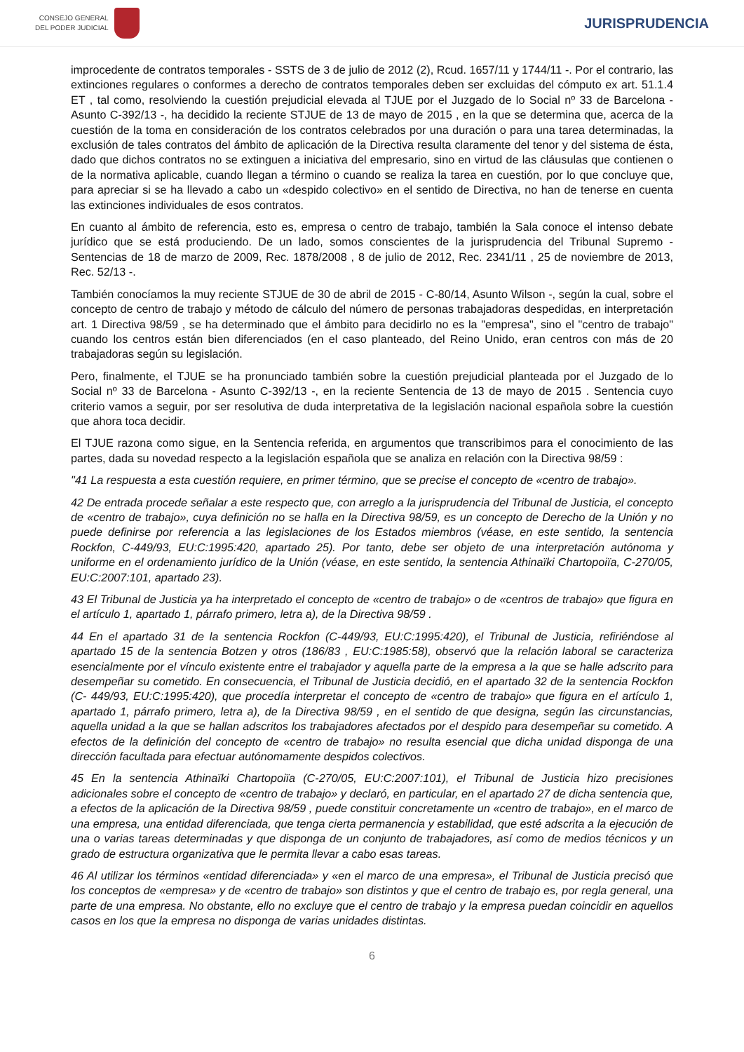CONSEJO GENERAL
DEL PODER JUDICIAL
JURISPRUDENCIA
improcedente de contratos temporales - SSTS de 3 de julio de 2012 (2), Rcud. 1657/11 y 1744/11 -. Por el contrario, las extinciones regulares o conformes a derecho de contratos temporales deben ser excluidas del cómputo ex art. 51.1.4 ET , tal como, resolviendo la cuestión prejudicial elevada al TJUE por el Juzgado de lo Social nº 33 de Barcelona - Asunto C-392/13 -, ha decidido la reciente STJUE de 13 de mayo de 2015 , en la que se determina que, acerca de la cuestión de la toma en consideración de los contratos celebrados por una duración o para una tarea determinadas, la exclusión de tales contratos del ámbito de aplicación de la Directiva resulta claramente del tenor y del sistema de ésta, dado que dichos contratos no se extinguen a iniciativa del empresario, sino en virtud de las cláusulas que contienen o de la normativa aplicable, cuando llegan a término o cuando se realiza la tarea en cuestión, por lo que concluye que, para apreciar si se ha llevado a cabo un «despido colectivo» en el sentido de Directiva, no han de tenerse en cuenta las extinciones individuales de esos contratos.
En cuanto al ámbito de referencia, esto es, empresa o centro de trabajo, también la Sala conoce el intenso debate jurídico que se está produciendo. De un lado, somos conscientes de la jurisprudencia del Tribunal Supremo - Sentencias de 18 de marzo de 2009, Rec. 1878/2008 , 8 de julio de 2012, Rec. 2341/11 , 25 de noviembre de 2013, Rec. 52/13 -.
También conocíamos la muy reciente STJUE de 30 de abril de 2015 - C-80/14, Asunto Wilson -, según la cual, sobre el concepto de centro de trabajo y método de cálculo del número de personas trabajadoras despedidas, en interpretación art. 1 Directiva 98/59 , se ha determinado que el ámbito para decidirlo no es la "empresa", sino el "centro de trabajo" cuando los centros están bien diferenciados (en el caso planteado, del Reino Unido, eran centros con más de 20 trabajadoras según su legislación.
Pero, finalmente, el TJUE se ha pronunciado también sobre la cuestión prejudicial planteada por el Juzgado de lo Social nº 33 de Barcelona - Asunto C-392/13 -, en la reciente Sentencia de 13 de mayo de 2015 . Sentencia cuyo criterio vamos a seguir, por ser resolutiva de duda interpretativa de la legislación nacional española sobre la cuestión que ahora toca decidir.
El TJUE razona como sigue, en la Sentencia referida, en argumentos que transcribimos para el conocimiento de las partes, dada su novedad respecto a la legislación española que se analiza en relación con la Directiva 98/59 :
"41 La respuesta a esta cuestión requiere, en primer término, que se precise el concepto de «centro de trabajo».
42 De entrada procede señalar a este respecto que, con arreglo a la jurisprudencia del Tribunal de Justicia, el concepto de «centro de trabajo», cuya definición no se halla en la Directiva 98/59, es un concepto de Derecho de la Unión y no puede definirse por referencia a las legislaciones de los Estados miembros (véase, en este sentido, la sentencia Rockfon, C-449/93, EU:C:1995:420, apartado 25). Por tanto, debe ser objeto de una interpretación autónoma y uniforme en el ordenamiento jurídico de la Unión (véase, en este sentido, la sentencia Athinaïki Chartopoiïa, C-270/05, EU:C:2007:101, apartado 23).
43 El Tribunal de Justicia ya ha interpretado el concepto de «centro de trabajo» o de «centros de trabajo» que figura en el artículo 1, apartado 1, párrafo primero, letra a), de la Directiva 98/59 .
44 En el apartado 31 de la sentencia Rockfon (C-449/93, EU:C:1995:420), el Tribunal de Justicia, refiriéndose al apartado 15 de la sentencia Botzen y otros (186/83 , EU:C:1985:58), observó que la relación laboral se caracteriza esencialmente por el vínculo existente entre el trabajador y aquella parte de la empresa a la que se halle adscrito para desempeñar su cometido. En consecuencia, el Tribunal de Justicia decidió, en el apartado 32 de la sentencia Rockfon (C- 449/93, EU:C:1995:420), que procedía interpretar el concepto de «centro de trabajo» que figura en el artículo 1, apartado 1, párrafo primero, letra a), de la Directiva 98/59 , en el sentido de que designa, según las circunstancias, aquella unidad a la que se hallan adscritos los trabajadores afectados por el despido para desempeñar su cometido. A efectos de la definición del concepto de «centro de trabajo» no resulta esencial que dicha unidad disponga de una dirección facultada para efectuar autónomamente despidos colectivos.
45 En la sentencia Athinaïki Chartopoiïa (C-270/05, EU:C:2007:101), el Tribunal de Justicia hizo precisiones adicionales sobre el concepto de «centro de trabajo» y declaró, en particular, en el apartado 27 de dicha sentencia que, a efectos de la aplicación de la Directiva 98/59 , puede constituir concretamente un «centro de trabajo», en el marco de una empresa, una entidad diferenciada, que tenga cierta permanencia y estabilidad, que esté adscrita a la ejecución de una o varias tareas determinadas y que disponga de un conjunto de trabajadores, así como de medios técnicos y un grado de estructura organizativa que le permita llevar a cabo esas tareas.
46 Al utilizar los términos «entidad diferenciada» y «en el marco de una empresa», el Tribunal de Justicia precisó que los conceptos de «empresa» y de «centro de trabajo» son distintos y que el centro de trabajo es, por regla general, una parte de una empresa. No obstante, ello no excluye que el centro de trabajo y la empresa puedan coincidir en aquellos casos en los que la empresa no disponga de varias unidades distintas.
6